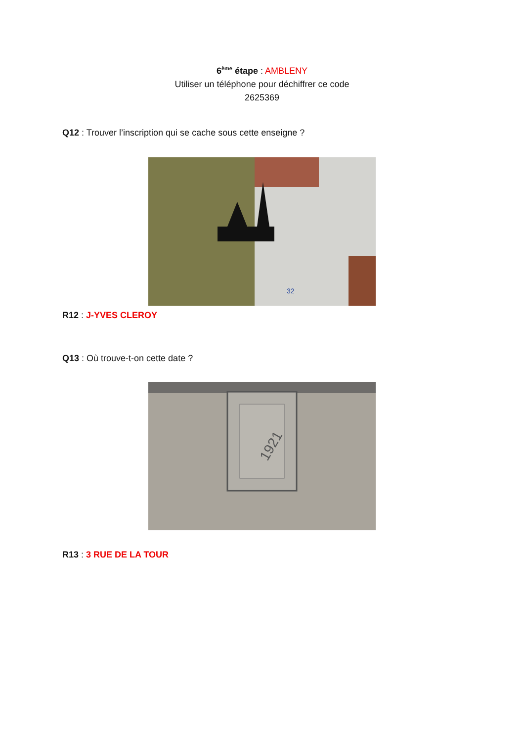6<sup>ème</sup> étape : AMBLENY
Utiliser un téléphone pour déchiffrer ce code
2625369
Q12 : Trouver l’inscription qui se cache sous cette enseigne ?
32
R12 : J-YVES CLEROY
Q13 : Où trouve-t-on cette date ?
1921
R13 : 3 RUE DE LA TOUR